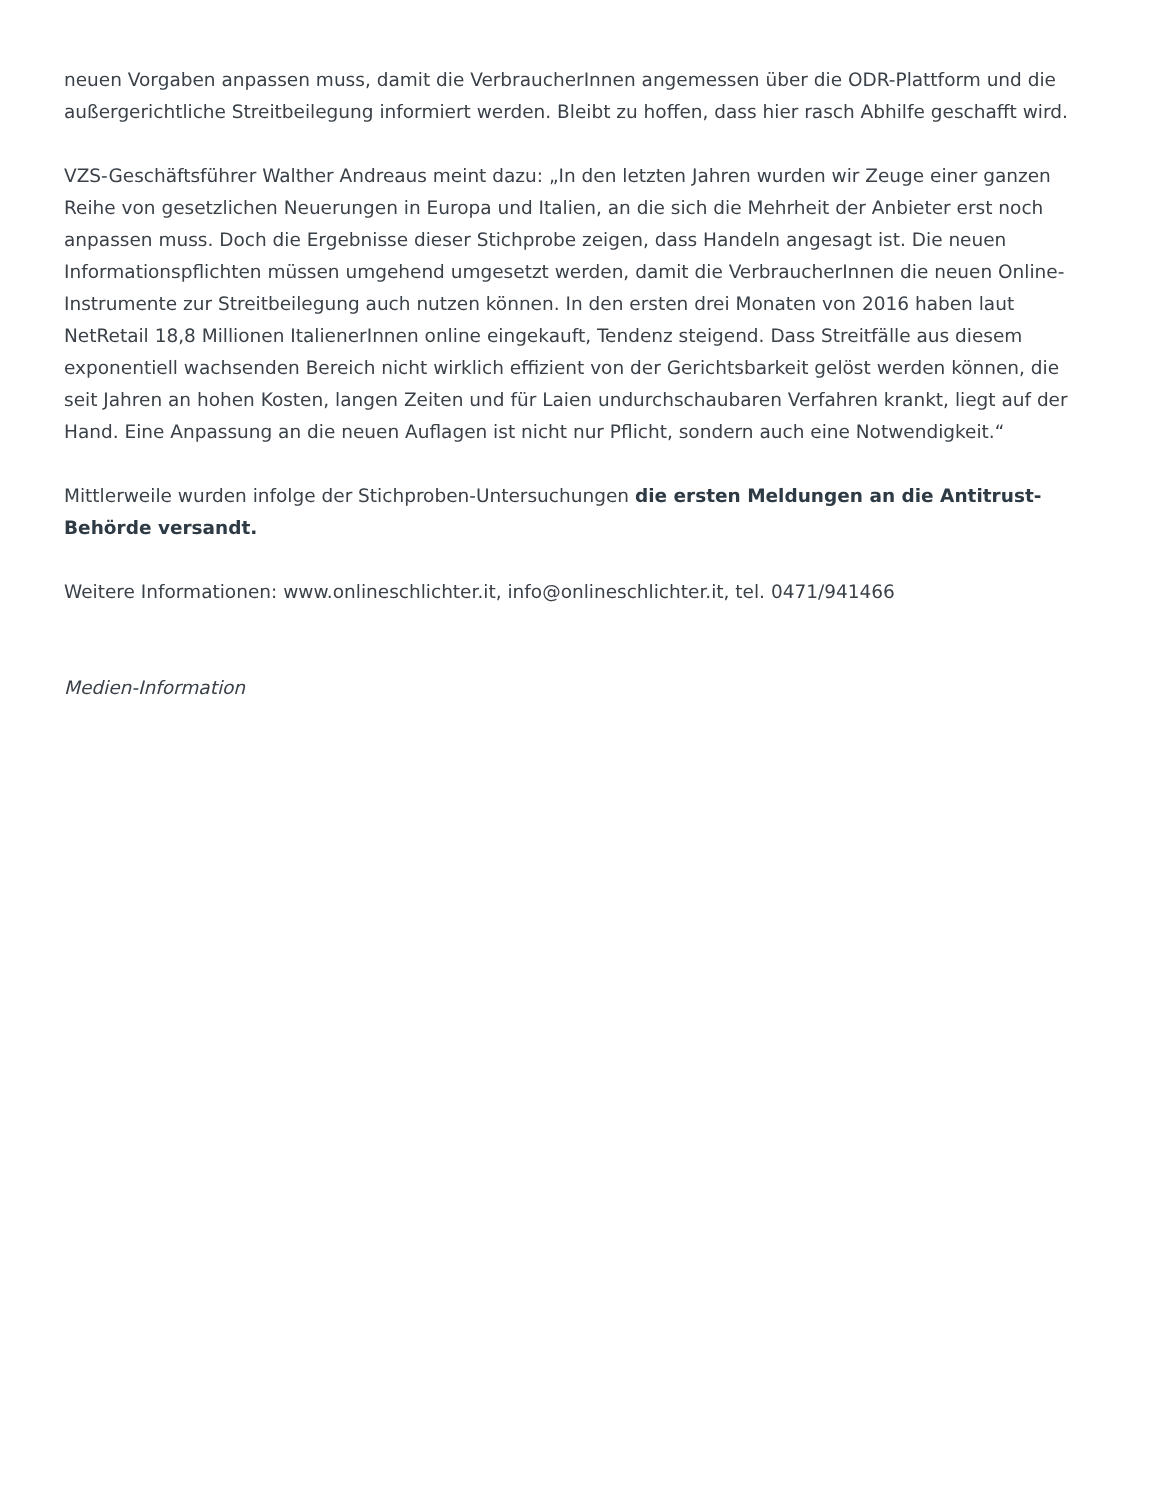neuen Vorgaben anpassen muss, damit die VerbraucherInnen angemessen über die ODR-Plattform und die außergerichtliche Streitbeilegung informiert werden. Bleibt zu hoffen, dass hier rasch Abhilfe geschafft wird.
VZS-Geschäftsführer Walther Andreaus meint dazu: „In den letzten Jahren wurden wir Zeuge einer ganzen Reihe von gesetzlichen Neuerungen in Europa und Italien, an die sich die Mehrheit der Anbieter erst noch anpassen muss. Doch die Ergebnisse dieser Stichprobe zeigen, dass Handeln angesagt ist. Die neuen Informationspflichten müssen umgehend umgesetzt werden, damit die VerbraucherInnen die neuen Online-Instrumente zur Streitbeilegung auch nutzen können. In den ersten drei Monaten von 2016 haben laut NetRetail 18,8 Millionen ItalienerInnen online eingekauft, Tendenz steigend. Dass Streitfälle aus diesem exponentiell wachsenden Bereich nicht wirklich effizient von der Gerichtsbarkeit gelöst werden können, die seit Jahren an hohen Kosten, langen Zeiten und für Laien undurchschaubaren Verfahren krankt, liegt auf der Hand. Eine Anpassung an die neuen Auflagen ist nicht nur Pflicht, sondern auch eine Notwendigkeit.“
Mittlerweile wurden infolge der Stichproben-Untersuchungen die ersten Meldungen an die Antitrust-Behörde versandt.
Weitere Informationen: www.onlineschlichter.it, info@onlineschlichter.it, tel. 0471/941466
Medien-Information